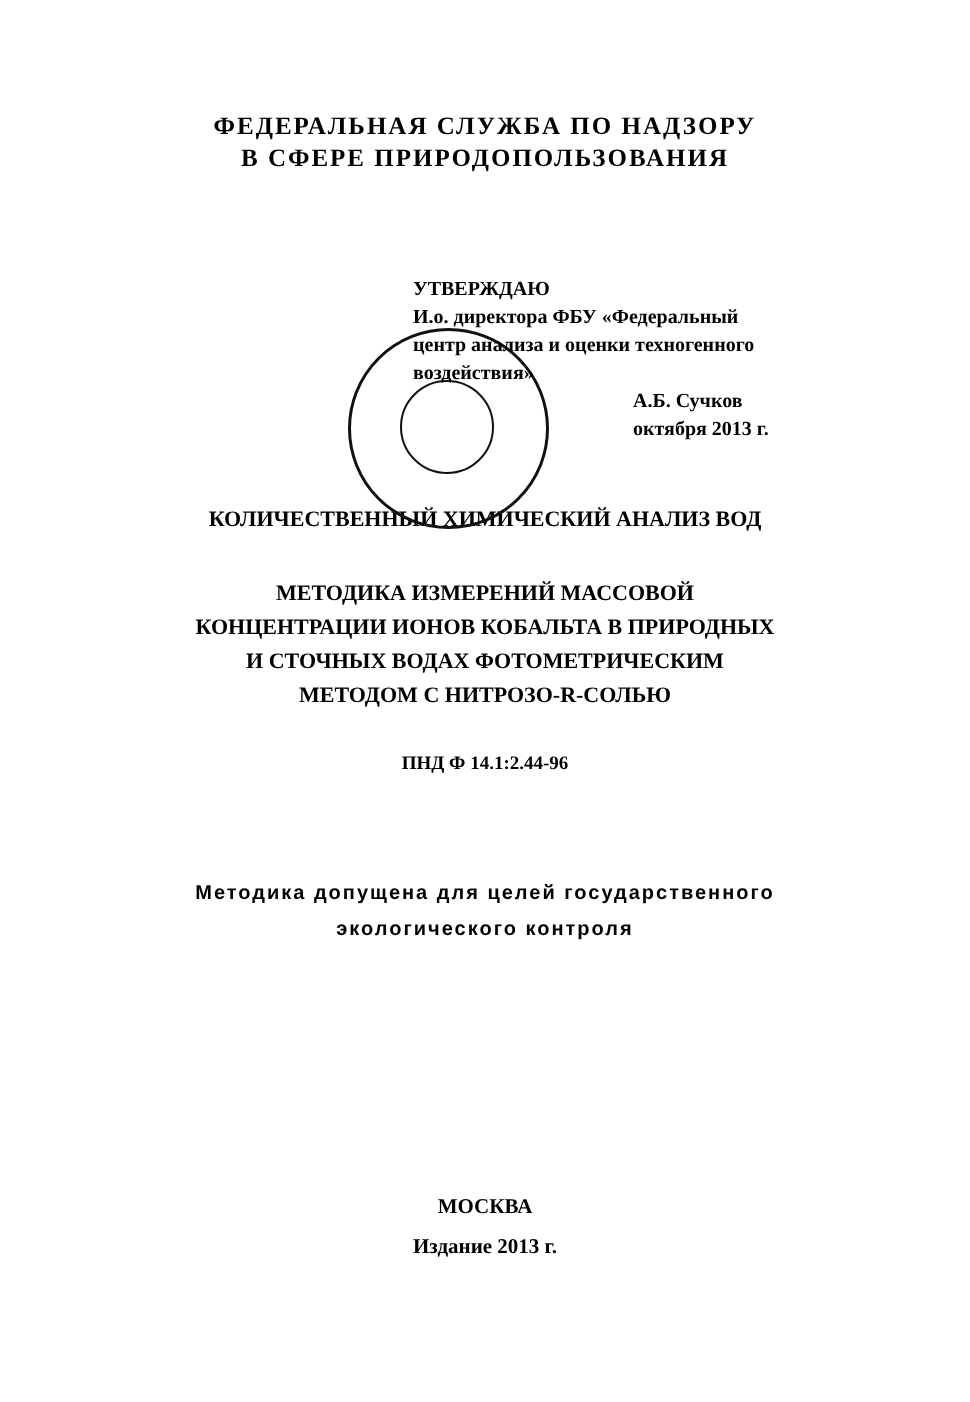ФЕДЕРАЛЬНАЯ СЛУЖБА ПО НАДЗОРУ
В СФЕРЕ ПРИРОДОПОЛЬЗОВАНИЯ
УТВЕРЖДАЮ
И.о. директора ФБУ «Федеральный
центр анализа и оценки техногенного
воздействия»
А.Б. Сучков
октября 2013 г.
КОЛИЧЕСТВЕННЫЙ ХИМИЧЕСКИЙ АНАЛИЗ ВОД
МЕТОДИКА ИЗМЕРЕНИЙ МАССОВОЙ
КОНЦЕНТРАЦИИ ИОНОВ КОБАЛЬТА В ПРИРОДНЫХ
И СТОЧНЫХ ВОДАХ ФОТОМЕТРИЧЕСКИМ
МЕТОДОМ С НИТРОЗО-R-СОЛЬЮ
ПНД Ф 14.1:2.44-96
Методика допущена для целей государственного
экологического контроля
МОСКВА
Издание 2013 г.